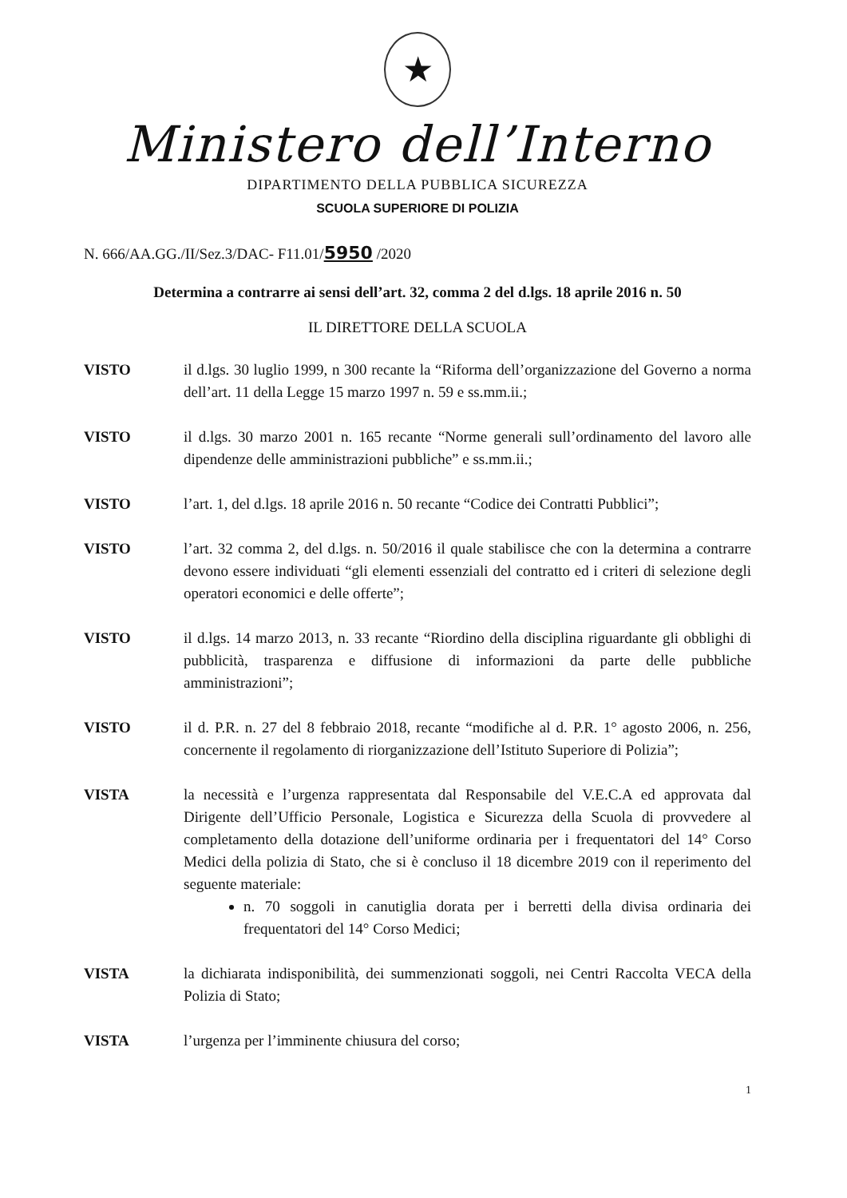★
Ministero dell’Interno
DIPARTIMENTO DELLA PUBBLICA SICUREZZA
SCUOLA SUPERIORE DI POLIZIA
N. 666/AA.GG./II/Sez.3/DAC- F11.01/5950 /2020
Determina a contrarre ai sensi dell’art. 32, comma 2 del d.lgs. 18 aprile 2016 n. 50
IL DIRETTORE DELLA SCUOLA
VISTO il d.lgs. 30 luglio 1999, n 300 recante la “Riforma dell’organizzazione del Governo a norma dell’art. 11 della Legge 15 marzo 1997 n. 59 e ss.mm.ii.;
VISTO il d.lgs. 30 marzo 2001 n. 165 recante “Norme generali sull’ordinamento del lavoro alle dipendenze delle amministrazioni pubbliche” e ss.mm.ii.;
VISTO l’art. 1, del d.lgs. 18 aprile 2016 n. 50 recante “Codice dei Contratti Pubblici”;
VISTO l’art. 32 comma 2, del d.lgs. n. 50/2016 il quale stabilisce che con la determina a contrarre devono essere individuati “gli elementi essenziali del contratto ed i criteri di selezione degli operatori economici e delle offerte”;
VISTO il d.lgs. 14 marzo 2013, n. 33 recante “Riordino della disciplina riguardante gli obblighi di pubblicità, trasparenza e diffusione di informazioni da parte delle pubbliche amministrazioni”;
VISTO il d. P.R. n. 27 del 8 febbraio 2018, recante “modifiche al d. P.R. 1° agosto 2006, n. 256, concernente il regolamento di riorganizzazione dell’Istituto Superiore di Polizia”;
VISTA la necessità e l’urgenza rappresentata dal Responsabile del V.E.C.A ed approvata dal Dirigente dell’Ufficio Personale, Logistica e Sicurezza della Scuola di provvedere al completamento della dotazione dell’uniforme ordinaria per i frequentatori del 14° Corso Medici della polizia di Stato, che si è concluso il 18 dicembre 2019 con il reperimento del seguente materiale:
n. 70 soggoli in canutiglia dorata per i berretti della divisa ordinaria dei frequentatori del 14° Corso Medici;
VISTA la dichiarata indisponibilità, dei summenzionati soggoli, nei Centri Raccolta VECA della Polizia di Stato;
VISTA l’urgenza per l’imminente chiusura del corso;
1